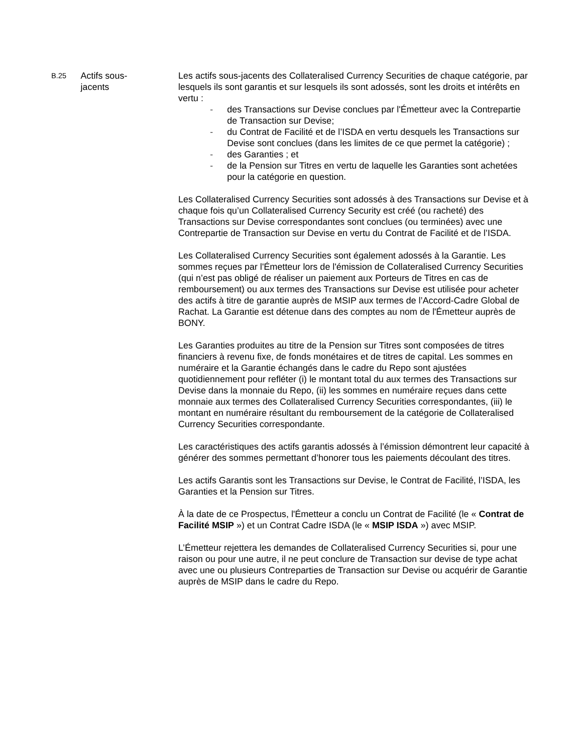B.25
Actifs sous-
jacents
Les actifs sous-jacents des Collateralised Currency Securities de chaque catégorie, par lesquels ils sont garantis et sur lesquels ils sont adossés, sont les droits et intérêts en vertu :
- des Transactions sur Devise conclues par l'Émetteur avec la Contrepartie de Transaction sur Devise;
- du Contrat de Facilité et de l’ISDA en vertu desquels les Transactions sur Devise sont conclues (dans les limites de ce que permet la catégorie) ;
- des Garanties ; et
- de la Pension sur Titres en vertu de laquelle les Garanties sont achetées pour la catégorie en question.
Les Collateralised Currency Securities sont adossés à des Transactions sur Devise et à chaque fois qu’un Collateralised Currency Security est créé (ou racheté) des Transactions sur Devise correspondantes sont conclues (ou terminées) avec une Contrepartie de Transaction sur Devise en vertu du Contrat de Facilité et de l’ISDA.
Les Collateralised Currency Securities sont également adossés à la Garantie. Les sommes reçues par l'Émetteur lors de l'émission de Collateralised Currency Securities (qui n’est pas obligé de réaliser un paiement aux Porteurs de Titres en cas de remboursement) ou aux termes des Transactions sur Devise est utilisée pour acheter des actifs à titre de garantie auprès de MSIP aux termes de l’Accord-Cadre Global de Rachat. La Garantie est détenue dans des comptes au nom de l'Émetteur auprès de BONY.
Les Garanties produites au titre de la Pension sur Titres sont composées de titres financiers à revenu fixe, de fonds monétaires et de titres de capital. Les sommes en numéraire et la Garantie échangés dans le cadre du Repo sont ajustées quotidiennement pour refléter (i) le montant total du aux termes des Transactions sur Devise dans la monnaie du Repo, (ii) les sommes en numéraire reçues dans cette monnaie aux termes des Collateralised Currency Securities correspondantes, (iii) le montant en numéraire résultant du remboursement de la catégorie de Collateralised Currency Securities correspondante.
Les caractéristiques des actifs garantis adossés à l’émission démontrent leur capacité à générer des sommes permettant d’honorer tous les paiements découlant des titres.
Les actifs Garantis sont les Transactions sur Devise, le Contrat de Facilité, l’ISDA, les Garanties et la Pension sur Titres.
À la date de ce Prospectus, l'Émetteur a conclu un Contrat de Facilité (le « Contrat de Facilité MSIP ») et un Contrat Cadre ISDA (le « MSIP ISDA ») avec MSIP.
L’Émetteur rejettera les demandes de Collateralised Currency Securities si, pour une raison ou pour une autre, il ne peut conclure de Transaction sur devise de type achat avec une ou plusieurs Contreparties de Transaction sur Devise ou acquérir de Garantie auprès de MSIP dans le cadre du Repo.